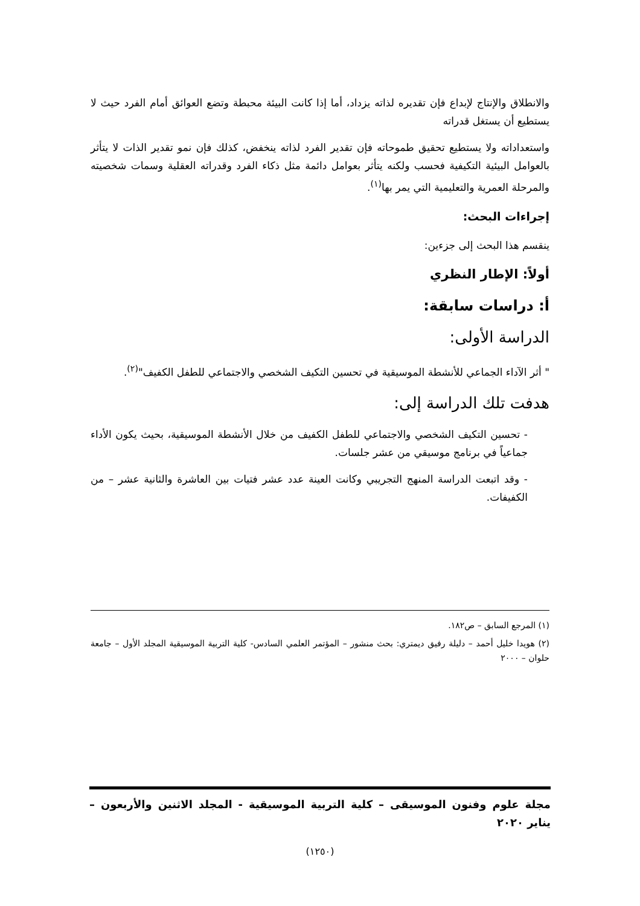والانطلاق والإنتاج لإبداع فإن تقديره لذاته يزداد، أما إذا كانت البيئة محبطة وتضع العوائق أمام الفرد حيث لا يستطيع أن يستغل قدراته
واستعداداته ولا يستطيع تحقيق طموحاته فإن تقدير الفرد لذاته ينخفض، كذلك فإن نمو تقدير الذات لا يتأثر بالعوامل البيئية التكيفية فحسب ولكنه يتأثر بعوامل دائمة مثل ذكاء الفرد وقدراته العقلية وسمات شخصيته والمرحلة العمرية والتعليمية التي يمر بها<sup>(١)</sup>.
إجراءات البحث:
ينقسم هذا البحث إلى جزءين:
أولاً: الإطار النظري
أ: دراسات سابقة:
الدراسة الأولى:
" أثر الآداء الجماعي للأنشطة الموسيقية في تحسين التكيف الشخصي والاجتماعي للطفل الكفيف"<sup>(٢)</sup>.
هدفت تلك الدراسة إلى:
- تحسين التكيف الشخصي والاجتماعي للطفل الكفيف من خلال الأنشطة الموسيقية، بحيث يكون الأداء جماعياً في برنامج موسيقي من عشر جلسات.
- وقد اتبعت الدراسة المنهج التجريبي وكانت العينة عدد عشر فتيات بين العاشرة والثانية عشر – من الكفيفات.
(١) المرجع السابق – ص١٨٢.
(٢) هويدا خليل أحمد – دليلة رفيق ديمتري: بحث منشور – المؤتمر العلمي السادس- كلية التربية الموسيقية المجلد الأول – جامعة حلوان – ٢٠٠٠
مجلة علوم وفنون الموسيقى – كلية التربية الموسيقية - المجلد الاثنين والأربعون – يناير ٢٠٢٠
(١٢٥٠)